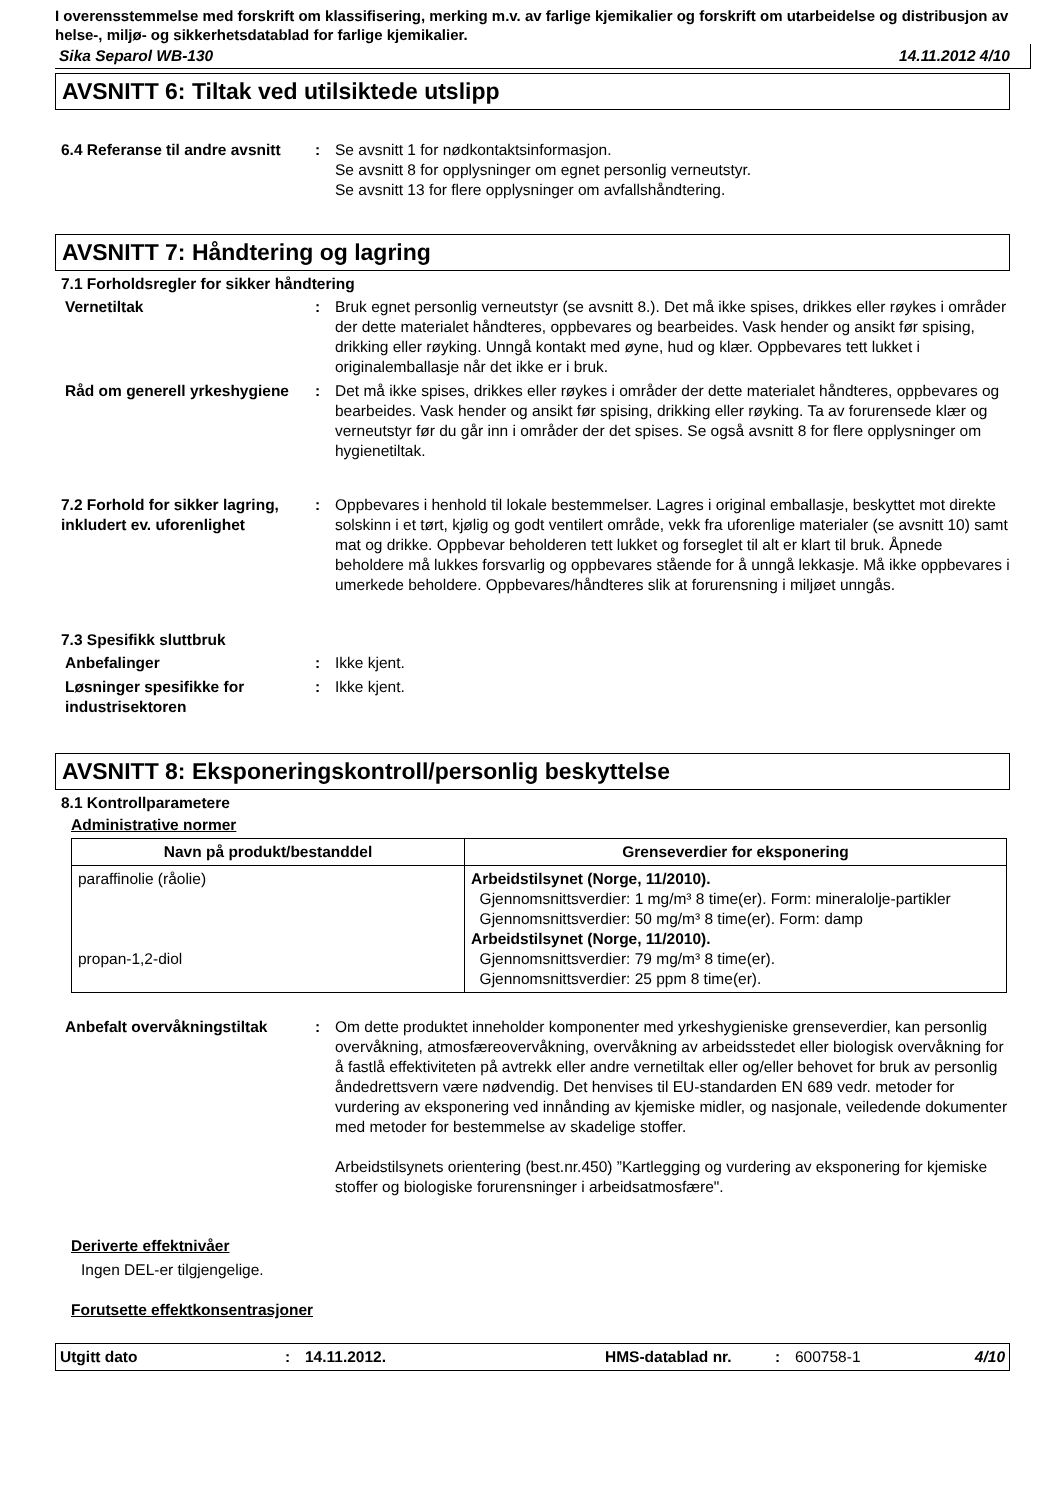I overensstemmelse med forskrift om klassifisering, merking m.v. av farlige kjemikalier og forskrift om utarbeidelse og distribusjon av helse-, miljø- og sikkerhetsdatablad for farlige kjemikalier.
Sika Separol WB-130 14.11.2012 4/10
AVSNITT 6: Tiltak ved utilsiktede utslipp
6.4 Referanse til andre avsnitt
: Se avsnitt 1 for nødkontaktsinformasjon.
Se avsnitt 8 for opplysninger om egnet personlig verneutstyr.
Se avsnitt 13 for flere opplysninger om avfallshåndtering.
AVSNITT 7: Håndtering og lagring
7.1 Forholdsregler for sikker håndtering
Vernetiltak : Bruk egnet personlig verneutstyr (se avsnitt 8.). Det må ikke spises, drikkes eller røykes i områder der dette materialet håndteres, oppbevares og bearbeides. Vask hender og ansikt før spising, drikking eller røyking. Unngå kontakt med øyne, hud og klær. Oppbevares tett lukket i originalemballasje når det ikke er i bruk.
Råd om generell yrkeshygiene
: Det må ikke spises, drikkes eller røykes i områder der dette materialet håndteres, oppbevares og bearbeides. Vask hender og ansikt før spising, drikking eller røyking. Ta av forurensede klær og verneutstyr før du går inn i områder der det spises. Se også avsnitt 8 for flere opplysninger om hygienetiltak.
7.2 Forhold for sikker lagring, inkludert ev. uforenlighet
: Oppbevares i henhold til lokale bestemmelser. Lagres i original emballasje, beskyttet mot direkte solskinn i et tørt, kjølig og godt ventilert område, vekk fra uforenlige materialer (se avsnitt 10) samt mat og drikke. Oppbevar beholderen tett lukket og forseglet til alt er klart til bruk. Åpnede beholdere må lukkes forsvarlig og oppbevares stående for å unngå lekkasje. Må ikke oppbevares i umerkede beholdere. Oppbevares/håndteres slik at forurensning i miljøet unngås.
7.3 Spesifikk sluttbruk
Anbefalinger : Ikke kjent.
Løsninger spesifikke for industrisektoren
: Ikke kjent.
AVSNITT 8: Eksponeringskontroll/personlig beskyttelse
8.1 Kontrollparametere
Administrative normer
| Navn på produkt/bestanddel | Grenseverdier for eksponering |
| --- | --- |
| paraffinolie (råolie) propan-1,2-diol | Arbeidstilsynet (Norge, 11/2010). Gjennomsnittsverdier: 1 mg/m³ 8 time(er). Form: mineralolje-partikler Gjennomsnittsverdier: 50 mg/m³ 8 time(er). Form: damp Arbeidstilsynet (Norge, 11/2010). Gjennomsnittsverdier: 79 mg/m³ 8 time(er). Gjennomsnittsverdier: 25 ppm 8 time(er). |
Anbefalt overvåkningstiltak : Om dette produktet inneholder komponenter med yrkeshygieniske grenseverdier, kan personlig overvåkning, atmosfæreovervåkning, overvåkning av arbeidsstedet eller biologisk overvåkning for å fastlå effektiviteten på avtrekk eller andre vernetiltak eller og/eller behovet for bruk av personlig åndedrettsvern være nødvendig. Det henvises til EU-standarden EN 689 vedr. metoder for vurdering av eksponering ved innånding av kjemiske midler, og nasjonale, veiledende dokumenter med metoder for bestemmelse av skadelige stoffer.
Arbeidstilsynets orientering (best.nr.450) ”Kartlegging og vurdering av eksponering for kjemiske stoffer og biologiske forurensninger i arbeidsatmosfære".
Deriverte effektnivåer
Ingen DEL-er tilgjengelige.
Forutsette effektkonsentrasjoner
Utgitt dato: 14.11.2012. HMS-datablad nr.: 600758-1 4/10